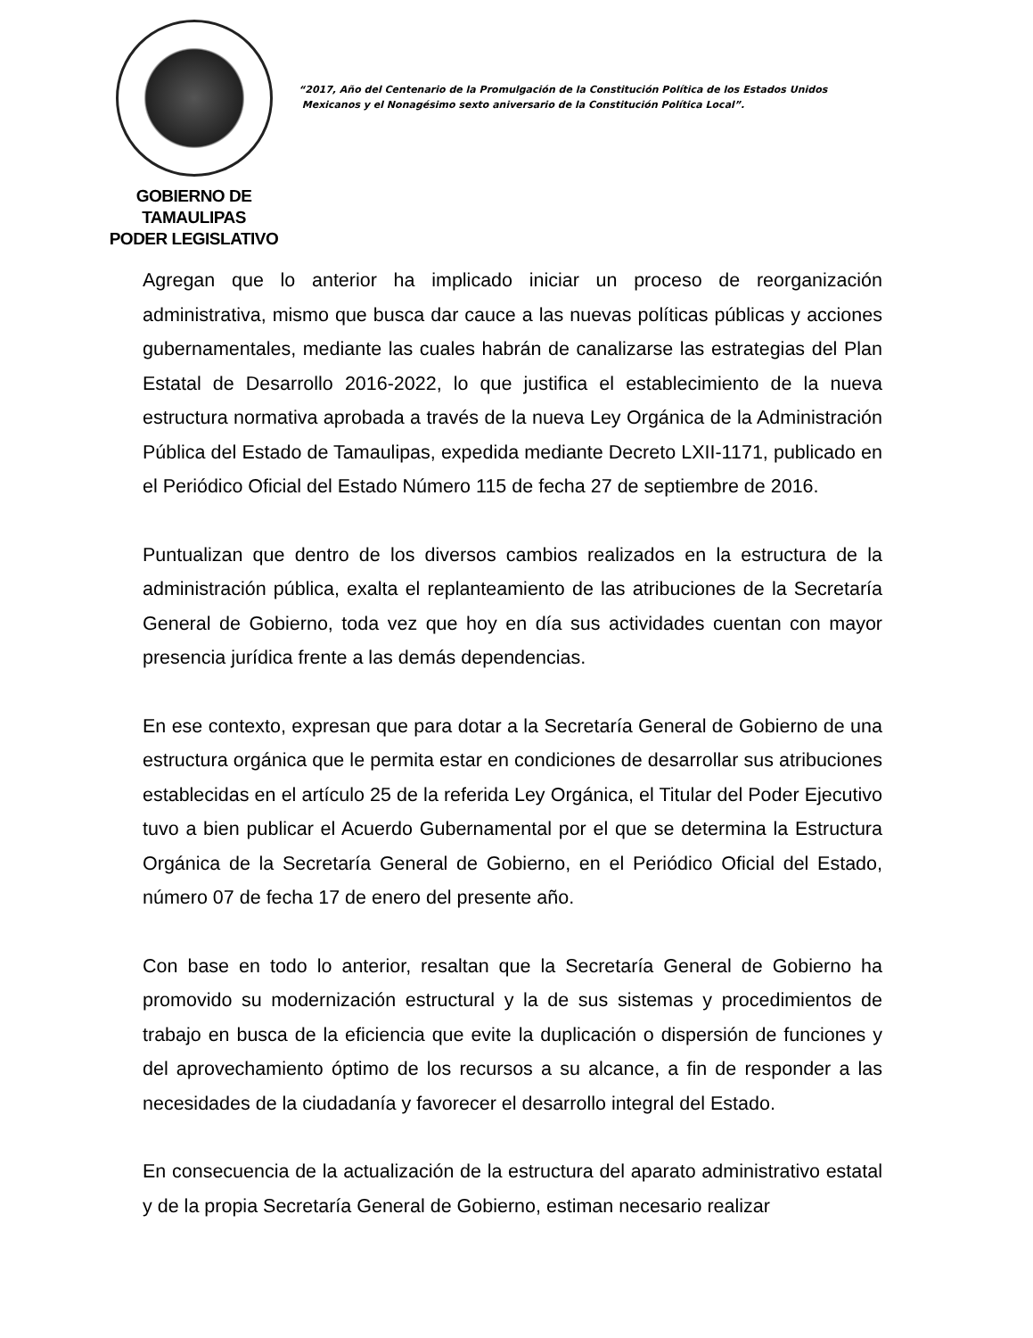GOBIERNO DE TAMAULIPAS
PODER LEGISLATIVO
“2017, Año del Centenario de la Promulgación de la Constitución Política de los Estados Unidos
Mexicanos y el Nonagésimo sexto aniversario de la Constitución Política Local”.
Agregan que lo anterior ha implicado iniciar un proceso de reorganización administrativa, mismo que busca dar cauce a las nuevas políticas públicas y acciones gubernamentales, mediante las cuales habrán de canalizarse las estrategias del Plan Estatal de Desarrollo 2016-2022, lo que justifica el establecimiento de la nueva estructura normativa aprobada a través de la nueva Ley Orgánica de la Administración Pública del Estado de Tamaulipas, expedida mediante Decreto LXII-1171, publicado en el Periódico Oficial del Estado Número 115 de fecha 27 de septiembre de 2016.
Puntualizan que dentro de los diversos cambios realizados en la estructura de la administración pública, exalta el replanteamiento de las atribuciones de la Secretaría General de Gobierno, toda vez que hoy en día sus actividades cuentan con mayor presencia jurídica frente a las demás dependencias.
En ese contexto, expresan que para dotar a la Secretaría General de Gobierno de una estructura orgánica que le permita estar en condiciones de desarrollar sus atribuciones establecidas en el artículo 25 de la referida Ley Orgánica, el Titular del Poder Ejecutivo tuvo a bien publicar el Acuerdo Gubernamental por el que se determina la Estructura Orgánica de la Secretaría General de Gobierno, en el Periódico Oficial del Estado, número 07 de fecha 17 de enero del presente año.
Con base en todo lo anterior, resaltan que la Secretaría General de Gobierno ha promovido su modernización estructural y la de sus sistemas y procedimientos de trabajo en busca de la eficiencia que evite la duplicación o dispersión de funciones y del aprovechamiento óptimo de los recursos a su alcance, a fin de responder a las necesidades de la ciudadanía y favorecer el desarrollo integral del Estado.
En consecuencia de la actualización de la estructura del aparato administrativo estatal y de la propia Secretaría General de Gobierno, estiman necesario realizar